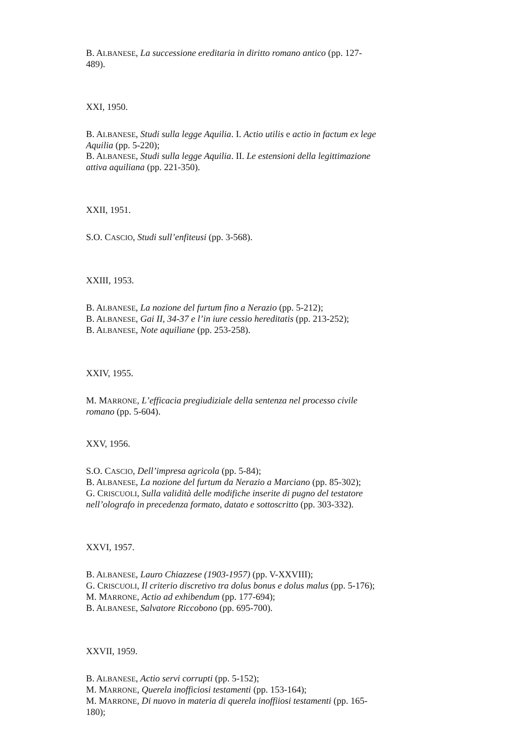B. ALBANESE, La successione ereditaria in diritto romano antico (pp. 127-489).
XXI, 1950.
B. ALBANESE, Studi sulla legge Aquilia. I. Actio utilis e actio in factum ex lege Aquilia (pp. 5-220);
B. ALBANESE, Studi sulla legge Aquilia. II. Le estensioni della legittimazione attiva aquiliana (pp. 221-350).
XXII, 1951.
S.O. CASCIO, Studi sull’enfiteusi (pp. 3-568).
XXIII, 1953.
B. ALBANESE, La nozione del furtum fino a Nerazio (pp. 5-212);
B. ALBANESE, Gai II, 34-37 e l’in iure cessio hereditatis (pp. 213-252);
B. ALBANESE, Note aquiliane (pp. 253-258).
XXIV, 1955.
M. MARRONE, L’efficacia pregiudiziale della sentenza nel processo civile romano (pp. 5-604).
XXV, 1956.
S.O. CASCIO, Dell’impresa agricola (pp. 5-84);
B. ALBANESE, La nozione del furtum da Nerazio a Marciano (pp. 85-302);
G. CRISCUOLI, Sulla validità delle modifiche inserite di pugno del testatore nell’olografo in precedenza formato, datato e sottoscritto (pp. 303-332).
XXVI, 1957.
B. ALBANESE, Lauro Chiazzese (1903-1957) (pp. V-XXVIII);
G. CRISCUOLI, Il criterio discretivo tra dolus bonus e dolus malus (pp. 5-176);
M. MARRONE, Actio ad exhibendum (pp. 177-694);
B. ALBANESE, Salvatore Riccobono (pp. 695-700).
XXVII, 1959.
B. ALBANESE, Actio servi corrupti (pp. 5-152);
M. MARRONE, Querela inofficiosi testamenti (pp. 153-164);
M. MARRONE, Di nuovo in materia di querela inoffiiosi testamenti (pp. 165- 180);